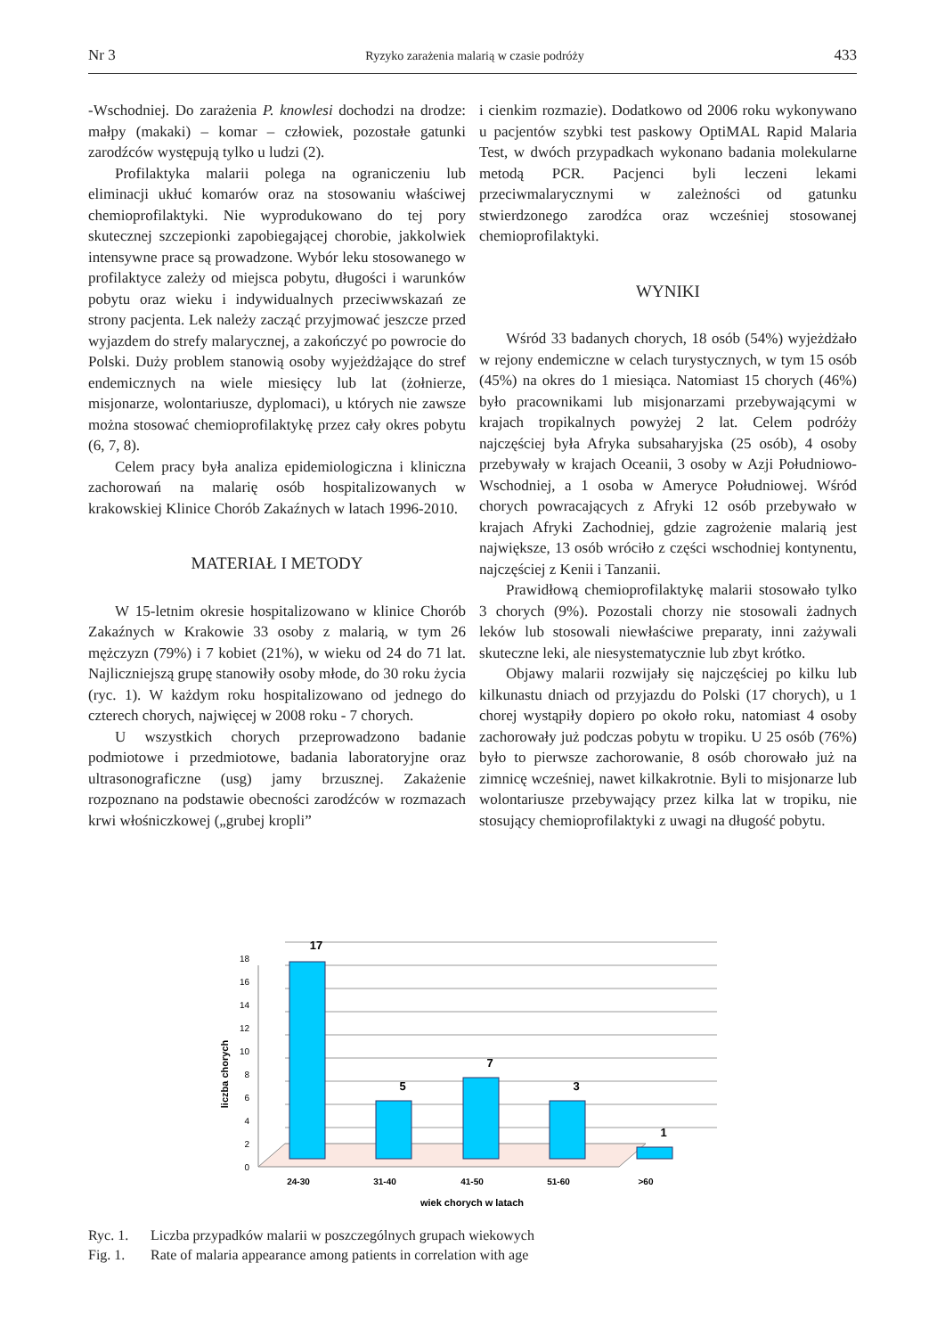Nr 3 Ryzyko zarażenia malarią w czasie podróży 433
-Wschodniej. Do zarażenia P. knowlesi dochodzi na drodze: małpy (makaki) – komar – człowiek, pozostałe gatunki zarodźców występują tylko u ludzi (2).
Profilaktyka malarii polega na ograniczeniu lub eliminacji ukłuć komarów oraz na stosowaniu właściwej chemioprofilaktyki. Nie wyprodukowano do tej pory skutecznej szczepionki zapobiegającej chorobie, jakkolwiek intensywne prace są prowadzone. Wybór leku stosowanego w profilaktyce zależy od miejsca pobytu, długości i warunków pobytu oraz wieku i indywidualnych przeciwwskazań ze strony pacjenta. Lek należy zacząć przyjmować jeszcze przed wyjazdem do strefy malarycznej, a zakończyć po powrocie do Polski. Duży problem stanowią osoby wyjeżdżające do stref endemicznych na wiele miesięcy lub lat (żołnierze, misjonarze, wolontariusze, dyplomaci), u których nie zawsze można stosować chemioprofilaktykę przez cały okres pobytu (6, 7, 8).
Celem pracy była analiza epidemiologiczna i kliniczna zachorowań na malarię osób hospitalizowanych w krakowskiej Klinice Chorób Zakaźnych w latach 1996-2010.
MATERIAŁ I METODY
W 15-letnim okresie hospitalizowano w klinice Chorób Zakaźnych w Krakowie 33 osoby z malarią, w tym 26 mężczyzn (79%) i 7 kobiet (21%), w wieku od 24 do 71 lat. Najliczniejszą grupę stanowiły osoby młode, do 30 roku życia (ryc. 1). W każdym roku hospitalizowano od jednego do czterech chorych, najwięcej w 2008 roku - 7 chorych.
U wszystkich chorych przeprowadzono badanie podmiotowe i przedmiotowe, badania laboratoryjne oraz ultrasonograficzne (usg) jamy brzusznej. Zakażenie rozpoznano na podstawie obecności zarodźców w rozmazach krwi włośniczkowej („grubej kropli”
i cienkim rozmazie). Dodatkowo od 2006 roku wykonywano u pacjentów szybki test paskowy OptiMAL Rapid Malaria Test, w dwóch przypadkach wykonano badania molekularne metodą PCR. Pacjenci byli leczeni lekami przeciwmalarycznymi w zależności od gatunku stwierdzonego zarodźca oraz wcześniej stosowanej chemioprofilaktyki.
WYNIKI
Wśród 33 badanych chorych, 18 osób (54%) wyjeżdżało w rejony endemiczne w celach turystycznych, w tym 15 osób (45%) na okres do 1 miesiąca. Natomiast 15 chorych (46%) było pracownikami lub misjonarzami przebywającymi w krajach tropikalnych powyżej 2 lat. Celem podróży najczęściej była Afryka subsaharyjska (25 osób), 4 osoby przebywały w krajach Oceanii, 3 osoby w Azji Południowo-Wschodniej, a 1 osoba w Ameryce Południowej. Wśród chorych powracających z Afryki 12 osób przebywało w krajach Afryki Zachodniej, gdzie zagrożenie malarią jest największe, 13 osób wróciło z części wschodniej kontynentu, najczęściej z Kenii i Tanzanii.
Prawidłową chemioprofilaktykę malarii stosowało tylko 3 chorych (9%). Pozostali chorzy nie stosowali żadnych leków lub stosowali niewłaściwe preparaty, inni zażywali skuteczne leki, ale niesystematycznie lub zbyt krótko.
Objawy malarii rozwijały się najczęściej po kilku lub kilkunastu dniach od przyjazdu do Polski (17 chorych), u 1 chorej wystąpiły dopiero po około roku, natomiast 4 osoby zachorowały już podczas pobytu w tropiku. U 25 osób (76%) było to pierwsze zachorowanie, 8 osób chorowało już na zimnicę wcześniej, nawet kilkakrotnie. Byli to misjonarze lub wolontariusze przebywający przez kilka lat w tropiku, nie stosujący chemioprofilaktyki z uwagi na długość pobytu.
0
2
4
6
8
10
12
14
16
18
liczba chorych
17
5
7
3
1
24-30
31-40
41-50
51-60
>60
wiek chorych w latach
Ryc. 1. Liczba przypadków malarii w poszczególnych grupach wiekowych
Fig. 1. Rate of malaria appearance among patients in correlation with age